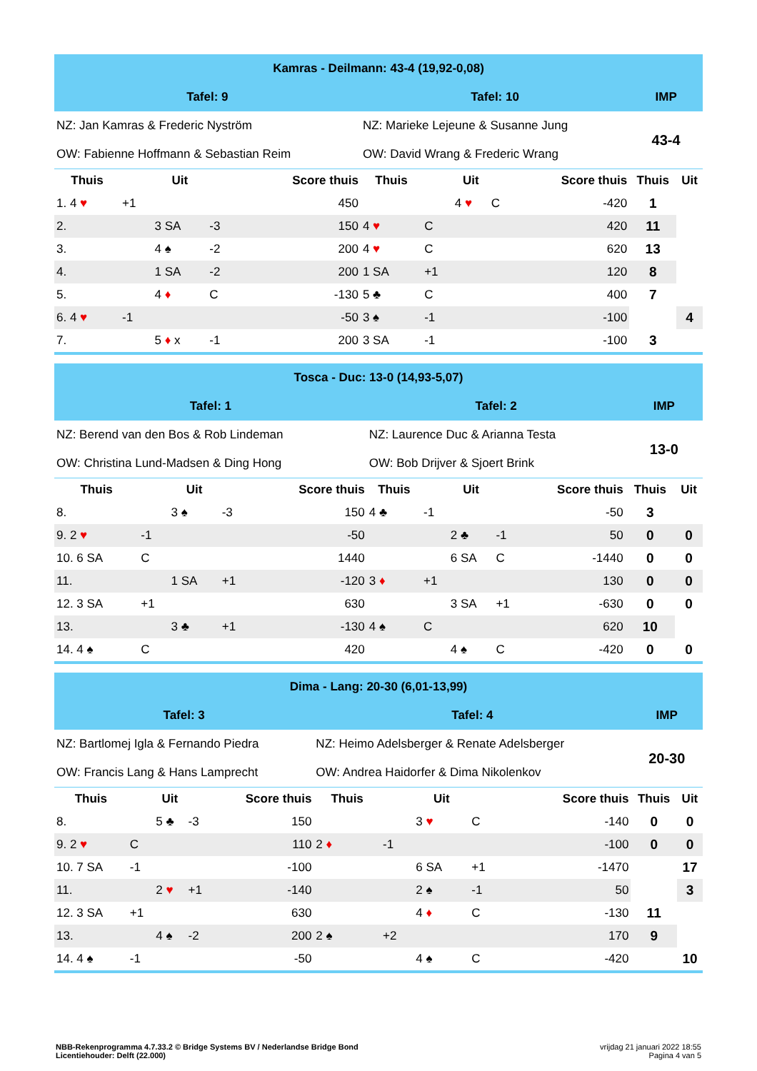| Kamras - Deilmann: 43-4 (19,92-0,08) | | | | | | | | | | | |
| Tafel: 9 | | | | | Tafel: 10 | | | | | IMP | |
| NZ: Jan Kamras & Frederic Nyström | | | | | NZ: Marieke Lejeune & Susanne Jung | | | | | 43-4 | |
| OW: Fabienne Hoffmann & Sebastian Reim | | | | | OW: David Wrang & Frederic Wrang | | | | | | |
| Thuis | | Uit | | Score thuis | Thuis | | Uit | | Score thuis | Thuis | Uit |
| 1. 4 ♥ | +1 | | | 450 | | | 4 ♥ | C | -420 | 1 | |
| 2. | | 3 SA | -3 | 150 | 4 ♥ | C | | | 420 | 11 | |
| 3. | | 4 ♠ | -2 | 200 | 4 ♥ | C | | | 620 | 13 | |
| 4. | | 1 SA | -2 | 200 | 1 SA | +1 | | | 120 | 8 | |
| 5. | | 4 ♦ | C | -130 | 5 ♣ | C | | | 400 | 7 | |
| 6. 4 ♥ | -1 | | | -50 | 3 ♠ | -1 | | | -100 | | 4 |
| 7. | | 5 ♦ x | -1 | 200 | 3 SA | -1 | | | -100 | 3 | |
| Tosca - Duc: 13-0 (14,93-5,07) | | | | | | | | | | | |
| Tafel: 1 | | | | | Tafel: 2 | | | | | IMP | |
| NZ: Berend van den Bos & Rob Lindeman | | | | | NZ: Laurence Duc & Arianna Testa | | | | | 13-0 | |
| OW: Christina Lund-Madsen & Ding Hong | | | | | OW: Bob Drijver & Sjoert Brink | | | | | | |
| Thuis | | Uit | | Score thuis | Thuis | | Uit | | Score thuis | Thuis | Uit |
| 8. | | 3 ♠ | -3 | 150 | 4 ♣ | -1 | | | -50 | 3 | |
| 9. 2 ♥ | -1 | | | -50 | | | 2 ♣ | -1 | 50 | 0 | 0 |
| 10. 6 SA | C | | | 1440 | | | 6 SA | C | -1440 | 0 | 0 |
| 11. | | 1 SA | +1 | -120 | 3 ♦ | +1 | | | 130 | 0 | 0 |
| 12. 3 SA | +1 | | | 630 | | | 3 SA | +1 | -630 | 0 | 0 |
| 13. | | 3 ♣ | +1 | -130 | 4 ♠ | C | | | 620 | 10 | |
| 14. 4 ♠ | C | | | 420 | | | 4 ♠ | C | -420 | 0 | 0 |
| Dima - Lang: 20-30 (6,01-13,99) | | | | | | | | | | | |
| Tafel: 3 | | | | | Tafel: 4 | | | | | IMP | |
| NZ: Bartlomej Igla & Fernando Piedra | | | | | NZ: Heimo Adelsberger & Renate Adelsberger | | | | | 20-30 | |
| OW: Francis Lang & Hans Lamprecht | | | | | OW: Andrea Haidorfer & Dima Nikolenkov | | | | | | |
| Thuis | | Uit | | Score thuis | Thuis | | Uit | | Score thuis | Thuis | Uit |
| 8. | | 5 ♣ | -3 | 150 | | | 3 ♥ | C | -140 | 0 | 0 |
| 9. 2 ♥ | C | | | 110 | 2 ♦ | -1 | | | -100 | 0 | 0 |
| 10. 7 SA | -1 | | | -100 | | | 6 SA | +1 | -1470 | | 17 |
| 11. | | 2 ♥ | +1 | -140 | | | 2 ♠ | -1 | 50 | | 3 |
| 12. 3 SA | +1 | | | 630 | | | 4 ♦ | C | -130 | 11 | |
| 13. | | 4 ♠ | -2 | 200 | 2 ♠ | +2 | | | 170 | 9 | |
| 14. 4 ♠ | -1 | | | -50 | | | 4 ♠ | C | -420 | | 10 |
NBB-Rekenprogramma 4.7.33.2 © Bridge Systems BV / Nederlandse Bridge Bond
Licentiehouder: Delft (22.000)
vrijdag 21 januari 2022 18:55
Pagina 4 van 5